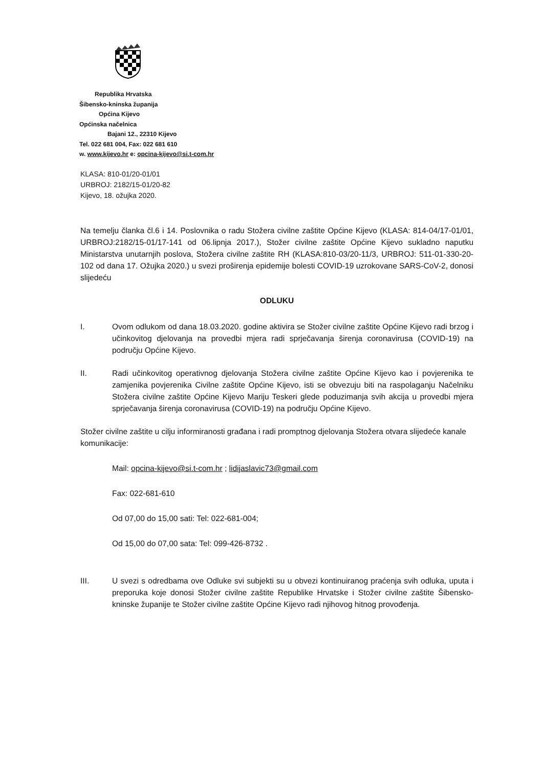Republika Hrvatska
Šibensko-kninska županija
Općina Kijevo
Općinska načelnica
Bajani 12., 22310 Kijevo
Tel. 022 681 004, Fax: 022 681 610
w. www.kijevo.hr e: opcina-kijevo@si.t-com.hr
KLASA: 810-01/20-01/01
URBROJ: 2182/15-01/20-82
Kijevo, 18. ožujka 2020.
Na temelju članka čl.6 i 14. Poslovnika o radu Stožera civilne zaštite Općine Kijevo (KLASA: 814-04/17-01/01, URBROJ:2182/15-01/17-141 od 06.lipnja 2017.), Stožer civilne zaštite Općine Kijevo sukladno naputku Ministarstva unutarnjih poslova, Stožera civilne zaštite RH (KLASA:810-03/20-11/3, URBROJ: 511-01-330-20-102 od dana 17. Ožujka 2020.) u svezi proširenja epidemije bolesti COVID-19 uzrokovane SARS-CoV-2, donosi slijedeću
ODLUKU
I. Ovom odlukom od dana 18.03.2020. godine aktivira se Stožer civilne zaštite Općine Kijevo radi brzog i učinkovitog djelovanja na provedbi mjera radi sprječavanja širenja coronavirusa (COVID-19) na području Općine Kijevo.
II. Radi učinkovitog operativnog djelovanja Stožera civilne zaštite Općine Kijevo kao i povjerenika te zamjenika povjerenika Civilne zaštite Općine Kijevo, isti se obvezuju biti na raspolaganju Načelniku Stožera civilne zaštite Općine Kijevo Mariju Teskeri glede poduzimanja svih akcija u provedbi mjera sprječavanja širenja coronavirusa (COVID-19) na području Općine Kijevo.
Stožer civilne zaštite u cilju informiranosti građana i radi promptnog djelovanja Stožera otvara slijedeće kanale komunikacije:
Mail: opcina-kijevo@si.t-com.hr ; lidijaslavic73@gmail.com
Fax: 022-681-610
Od 07,00 do 15,00 sati: Tel: 022-681-004;
Od 15,00 do 07,00 sata: Tel: 099-426-8732 .
III. U svezi s odredbama ove Odluke svi subjekti su u obvezi kontinuiranog praćenja svih odluka, uputa i preporuka koje donosi Stožer civilne zaštite Republike Hrvatske i Stožer civilne zaštite Šibensko-kninske županije te Stožer civilne zaštite Općine Kijevo radi njihovog hitnog provođenja.